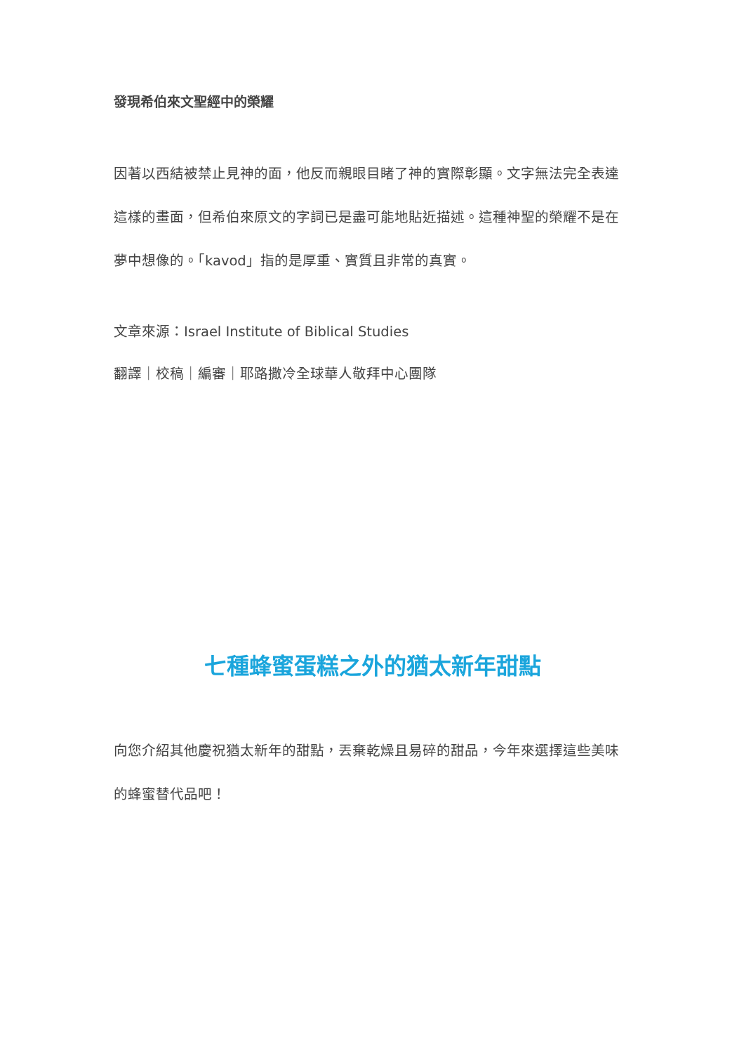發現希伯來文聖經中的榮耀
因著以西結被禁止見神的面，他反而親眼目睹了神的實際彰顯。文字無法完全表達這樣的畫面，但希伯來原文的字詞已是盡可能地貼近描述。這種神聖的榮耀不是在夢中想像的。「kavod」指的是厚重、實質且非常的真實。
文章來源：Israel Institute of Biblical Studies
翻譯｜校稿｜編審｜耶路撒冷全球華人敬拜中心團隊
七種蜂蜜蛋糕之外的猶太新年甜點
向您介紹其他慶祝猶太新年的甜點，丟棄乾燥且易碎的甜品，今年來選擇這些美味的蜂蜜替代品吧！